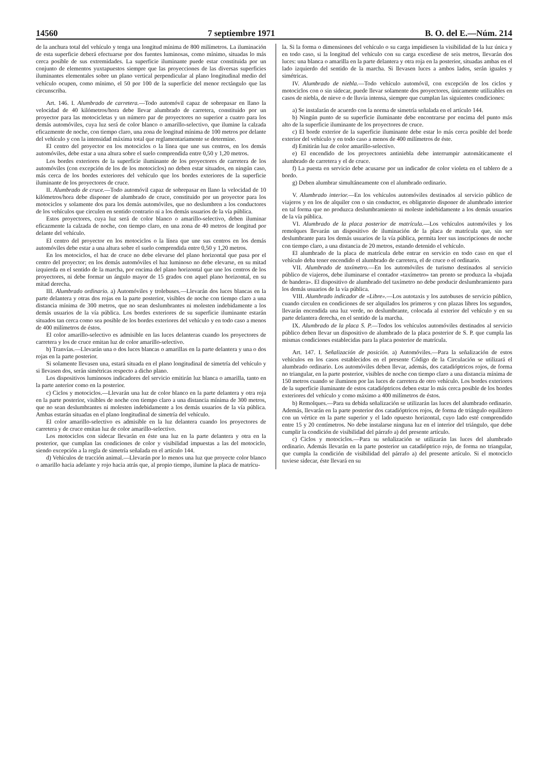14560 7 septiembre 1971 B. O. del E.—Núm. 214
de la anchura total del vehículo y tenga una longitud mínima de 800 milímetros. La iluminación de esta superficie deberá efectuarse por dos fuentes luminosas, como mínimo, situadas lo más cerca posible de sus extremidades. La superficie iluminante puede estar constituida por un conjunto de elementos yuxtapuestos siempre que las proyecciones de las diversas superficies iluminantes elementales sobre un plano vertical perpendicular al plano longitudinal medio del vehículo ocupen, como mínimo, el 50 por 100 de la superficie del menor rectángulo que las circunscriba.
Art. 146. I. Alumbrado de carretera.—Todo automóvil capaz de sobrepasar en llano la velocidad de 40 kilómetros/hora debe llevar alumbrado de carretera, constituido por un proyector para las motocicletas y un número par de proyectores no superior a cuatro para los demás automóviles, cuya luz será de color blanco o amarillo-selectivo, que ilumine la calzada eficazmente de noche, con tiempo claro, una zona de longitud mínima de 100 metros por delante del vehículo y con la intensidad máxima total que reglamentariamente se determine.
El centro del proyector en los motociclos o la línea que une sus centros, en los demás automóviles, debe estar a una altura sobre el suelo comprendida entre 0,50 y 1,20 metros.
Los bordes exteriores de la superficie iluminante de los proyectores de carretera de los automóviles (con excepción de los de los motociclos) no deben estar situados, en ningún caso, más cerca de los bordes exteriores del vehículo que los bordes exteriores de la superficie iluminante de los proyectores de cruce.
II. Alumbrado de cruce.—Todo automóvil capaz de sobrepasar en llano la velocidad de 10 kilómetros/hora debe disponer de alumbrado de cruce, constituido por un proyector para los motociclos y solamente dos para los demás automóviles, que no deslumbren a los conductores de los vehículos que circulen en sentido contrario ni a los demás usuarios de la vía pública.
Estos proyectores, cuya luz será de color blanco o amarillo-selectivo, deben iluminar eficazmente la calzada de noche, con tiempo claro, en una zona de 40 metros de longitud por delante del vehículo.
El centro del proyector en los motociclos o la línea que une sus centros en los demás automóviles debe estar a una altura sobre el suelo comprendida entre 0,50 y 1,20 metros.
En los motociclos, el haz de cruce no debe elevarse del plano horizontal que pasa por el centro del proyector; en los demás automóviles el haz luminoso no debe elevarse, en su mitad izquierda en el sentido de la marcha, por encima del plano horizontal que une los centros de los proyectores, ni debe formar un ángulo mayor de 15 grados con aquel plano horizontal, en su mitad derecha.
III. Alumbrado ordinario. a) Automóviles y trolebuses.—Llevarán dos luces blancas en la parte delantera y otras dos rojas en la parte posterior, visibles de noche con tiempo claro a una distancia mínima de 300 metros, que no sean deslumbrantes ni molesten indebidamente a los demás usuarios de la vía pública. Los bordes exteriores de su superficie iluminante estarán situados tan cerca como sea posible de los bordes exteriores del vehículo y en todo caso a menos de 400 milímetros de éstos.
El color amarillo-selectivo es admisible en las luces delanteras cuando los proyectores de carretera y los de cruce emitan luz de color amarillo-selectivo.
b) Tranvías.—Llevarán una o dos luces blancas o amarillas en la parte delantera y una o dos rojas en la parte posterior.
Si solamente llevasen una, estará situada en el plano longitudinal de simetría del vehículo y si llevasen dos, serán simétricas respecto a dicho plano.
Los dispositivos luminosos indicadores del servicio emitirán luz blanca o amarilla, tanto en la parte anterior como en la posterior.
c) Ciclos y motociclos.—Llevarán una luz de color blanco en la parte delantera y otra roja en la parte posterior, visibles de noche con tiempo claro a una distancia mínima de 300 metros, que no sean deslumbrantes ni molesten indebidamente a los demás usuarios de la vía pública. Ambas estarán situadas en el plano longitudinal de simetría del vehículo.
El color amarillo-selectivo es admisible en la luz delantera cuando los proyectores de carretera y de cruce emitan luz de color amarillo-selectivo.
Los motociclos con sidecar llevarán en éste una luz en la parte delantera y otra en la posterior, que cumplan las condiciones de color y visibilidad impuestas a las del motociclo, siendo excepción a la regla de simetría señalada en el artículo 144.
d) Vehículos de tracción animal.—Llevarán por lo menos una luz que proyecte color blanco o amarillo hacia adelante y rojo hacia atrás que, al propio tiempo, ilumine la placa de matrícu-
la. Si la forma o dimensiones del vehículo o su carga impidiesen la visibilidad de la luz única y en todo caso, si la longitud del vehículo con su carga excediese de seis metros, llevarán dos luces: una blanca o amarilla en la parte delantera y otra roja en la posterior, situadas ambas en el lado izquierdo del sentido de la marcha. Si llevasen luces a ambos lados, serán iguales y simétricas.
IV. Alumbrado de niebla.—Todo vehículo automóvil, con excepción de los ciclos y motociclos con o sin sidecar, puede llevar solamente dos proyectores, únicamente utilizables en casos de niebla, de nieve o de lluvia intensa, siempre que cumplan las siguientes condiciones:
a) Se instalarán de acuerdo con la norma de simetría señalada en el artículo 144.
b) Ningún punto de su superficie iluminante debe encontrarse por encima del punto más alto de la superficie iluminante de los proyectores de cruce.
c) El borde exterior de la superficie iluminante debe estar lo más cerca posible del borde exterior del vehículo y en todo caso a menos de 400 milímetros de éste.
d) Emitirán luz de color amarillo-selectivo.
e) El encendido de los proyectores antiniebla debe interrumpir automáticamente el alumbrado de carretera y el de cruce.
f) La puesta en servicio debe acusarse por un indicador de color violeta en el tablero de a bordo.
g) Deben alumbrar simultáneamente con el alumbrado ordinario.
V. Alumbrado interior.—En los vehículos automóviles destinados al servicio público de viajeros y en los de alquiler con o sin conductor, es obligatorio disponer de alumbrado interior en tal forma que no produzca deslumbramiento ni moleste indebidamente a los demás usuarios de la vía pública.
VI. Alumbrado de la placa posterior de matrícula.—Los vehículos automóviles y los remolques llevarán un dispositivo de iluminación de la placa de matrícula que, sin ser deslumbrante para los demás usuarios de la vía pública, permita leer sus inscripciones de noche con tiempo claro, a una distancia de 20 metros, estando detenido el vehículo.
El alumbrado de la placa de matrícula debe entrar en servicio en todo caso en que el vehículo deba tener encendido el alumbrado de carretera, el de cruce o el ordinario.
VII. Alumbrado de taxímetro.—En los automóviles de turismo destinados al servicio público de viajeros, debe iluminarse el contador «taxímetro» tan pronto se produzca la «bajada de bandera». El dispositivo de alumbrado del taxímetro no debe producir deslumbramiento para los demás usuarios de la vía pública.
VIII. Alumbrado indicador de «Libre».—Los autotaxis y los autobuses de servicio público, cuando circulen en condiciones de ser alquilados los primeros y con plazas libres los segundos, llevarán encendida una luz verde, no deslumbrante, colocada al exterior del vehículo y en su parte delantera derecha, en el sentido de la marcha.
IX. Alumbrado de la placa S. P.—Todos los vehículos automóviles destinados al servicio público deben llevar un dispositivo de alumbrado de la placa posterior de S. P. que cumpla las mismas condiciones establecidas para la placa posterior de matrícula.
Art. 147. I. Señalización de posición. a) Automóviles.—Para la señalización de estos vehículos en los casos establecidos en el presente Código de la Circulación se utilizará el alumbrado ordinario. Los automóviles deben llevar, además, dos catadióptricos rojos, de forma no triangular, en la parte posterior, visibles de noche con tiempo claro a una distancia mínima de 150 metros cuando se iluminen por las luces de carretera de otro vehículo. Los bordes exteriores de la superficie iluminante de estos catadióptricos deben estar lo más cerca posible de los bordes exteriores del vehículo y como máximo a 400 milímetros de éstos.
b) Remolques.—Para su debida señalización se utilizarán las luces del alumbrado ordinario. Además, llevarán en la parte posterior dos catadióptricos rojos, de forma de triángulo equilátero con un vértice en la parte superior y el lado opuesto horizontal, cuyo lado esté comprendido entre 15 y 20 centímetros. No debe instalarse ninguna luz en el interior del triángulo, que debe cumplir la condición de visibilidad del párrafo a) del presente artículo.
c) Ciclos y motociclos.—Para su señalización se utilizarán las luces del alumbrado ordinario. Además llevarán en la parte posterior un catadióptrico rojo, de forma no triangular, que cumpla la condición de visibilidad del párrafo a) del presente artículo. Si el motociclo tuviese sidecar, éste llevará en su